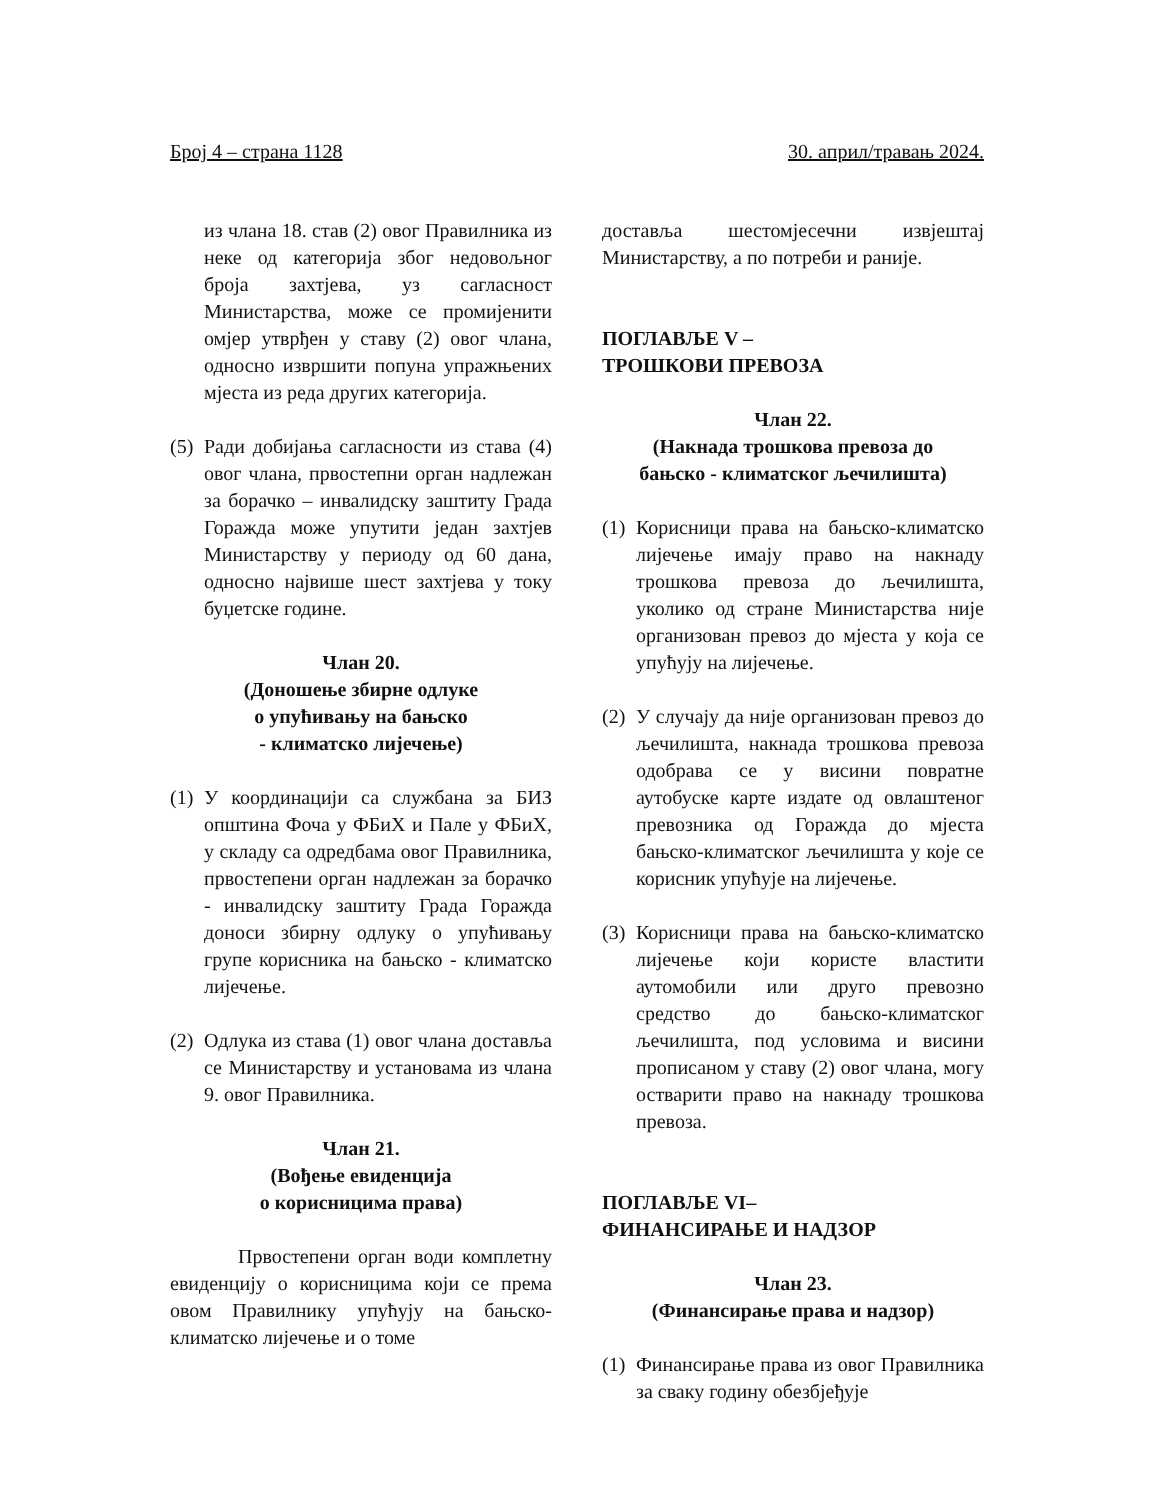Број 4 – страна 1128 30. април/травањ 2024.
из члана 18. став (2) овог Правилника из неке од категорија због недовољног броја захтјева, уз сагласност Министарства, може се промијенити омјер утврђен у ставу (2) овог члана, односно извршити попуна упражњених мјеста из реда других категорија.
(5) Ради добијања сагласности из става (4) овог члана, првостепни орган надлежан за борачко – инвалидску заштиту Града Горажда може упутити један захтјев Министарству у периоду од 60 дана, односно највише шест захтјева у току буџетске године.
Члан 20.
(Доношење збирне одлуке
о упућивању на бањско
- климатско лијечење)
(1) У координацији са службана за БИЗ општина Фоча у ФБиХ и Пале у ФБиХ, у складу са одредбама овог Правилника, првостепени орган надлежан за борачко - инвалидску заштиту Града Горажда доноси збирну одлуку о упућивању групе корисника на бањско - климатско лијечење.
(2) Одлука из става (1) овог члана доставља се Министарству и установама из члана 9. овог Правилника.
Члан 21.
(Вођење евиденција
о корисницима права)
Првостепени орган води комплетну евиденцију о корисницима који се према овом Правилнику упућују на бањско-климатско лијечење и о томе
доставља шестомјесечни извјештај Министарству, а по потреби и раније.
ПОГЛАВЉЕ V –
ТРОШКОВИ ПРЕВОЗА
Члан 22.
(Накнада трошкова превоза до
бањско - климатског љечилишта)
(1) Корисници права на бањско-климатско лијечење имају право на накнаду трошкова превоза до љечилишта, уколико од стране Министарства није организован превоз до мјеста у која се упућују на лијечење.
(2) У случају да није организован превоз до љечилишта, накнада трошкова превоза одобрава се у висини повратне аутобуске карте издате од овлаштеног превозника од Горажда до мјеста бањско-климатског љечилишта у које се корисник упућује на лијечење.
(3) Корисници права на бањско-климатско лијечење који користе властити аутомобили или друго превозно средство до бањско-климатског љечилишта, под условима и висини прописаном у ставу (2) овог члана, могу остварити право на накнаду трошкова превоза.
ПОГЛАВЉЕ VI–
ФИНАНСИРАЊЕ И НАДЗОР
Члан 23.
(Финансирање права и надзор)
(1) Финансирање права из овог Правилника за сваку годину обезбјеђује